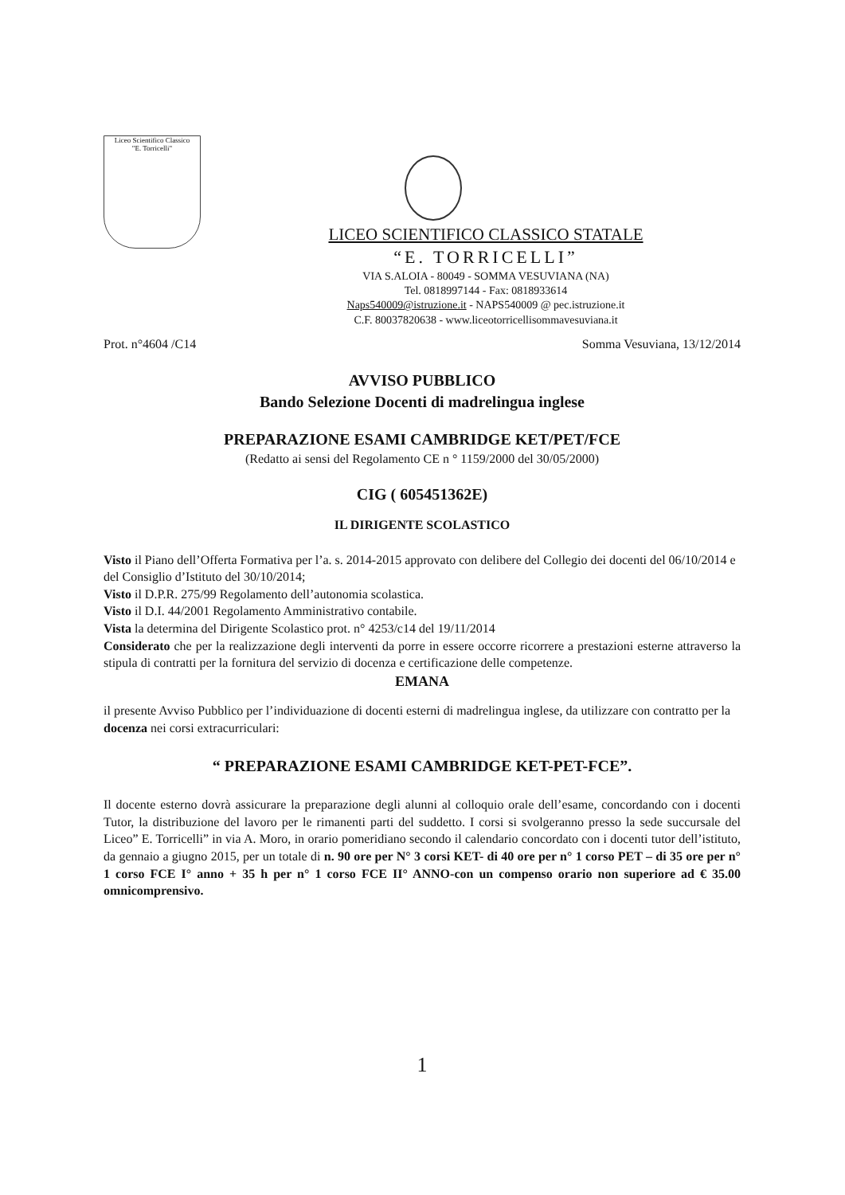Liceo Scientifico Classico
"E. Torricelli"
LICEO SCIENTIFICO CLASSICO STATALE
“E. TORRICELLI”
VIA S.ALOIA - 80049 - SOMMA VESUVIANA (NA)
Tel. 0818997144 - Fax: 0818933614
Naps540009@istruzione.it - NAPS540009 @ pec.istruzione.it
C.F. 80037820638 - www.liceotorricellisommavesuviana.it
Prot. n°4604 /C14 Somma Vesuviana, 13/12/2014
AVVISO PUBBLICO
Bando Selezione Docenti di madrelingua inglese
PREPARAZIONE ESAMI CAMBRIDGE KET/PET/FCE
(Redatto ai sensi del Regolamento CE n ° 1159/2000 del 30/05/2000)
CIG ( 605451362E)
IL DIRIGENTE SCOLASTICO
Visto il Piano dell’Offerta Formativa per l’a. s. 2014-2015 approvato con delibere del Collegio dei docenti del 06/10/2014 e del Consiglio d’Istituto del 30/10/2014;
Visto il D.P.R. 275/99 Regolamento dell’autonomia scolastica.
Visto il D.I. 44/2001 Regolamento Amministrativo contabile.
Vista la determina del Dirigente Scolastico prot. n° 4253/c14 del 19/11/2014
Considerato che per la realizzazione degli interventi da porre in essere occorre ricorrere a prestazioni esterne attraverso la stipula di contratti per la fornitura del servizio di docenza e certificazione delle competenze.
EMANA
il presente Avviso Pubblico per l’individuazione di docenti esterni di madrelingua inglese, da utilizzare con contratto per la docenza nei corsi extracurriculari:
“ PREPARAZIONE ESAMI CAMBRIDGE KET-PET-FCE”.
Il docente esterno dovrà assicurare la preparazione degli alunni al colloquio orale dell’esame, concordando con i docenti Tutor, la distribuzione del lavoro per le rimanenti parti del suddetto. I corsi si svolgeranno presso la sede succursale del Liceo” E. Torricelli” in via A. Moro, in orario pomeridiano secondo il calendario concordato con i docenti tutor dell’istituto, da gennaio a giugno 2015, per un totale di n. 90 ore per N° 3 corsi KET- di 40 ore per n° 1 corso PET – di 35 ore per n° 1 corso FCE I° anno + 35 h per n° 1 corso FCE II° ANNO-con un compenso orario non superiore ad € 35.00 omnicomprensivo.
1